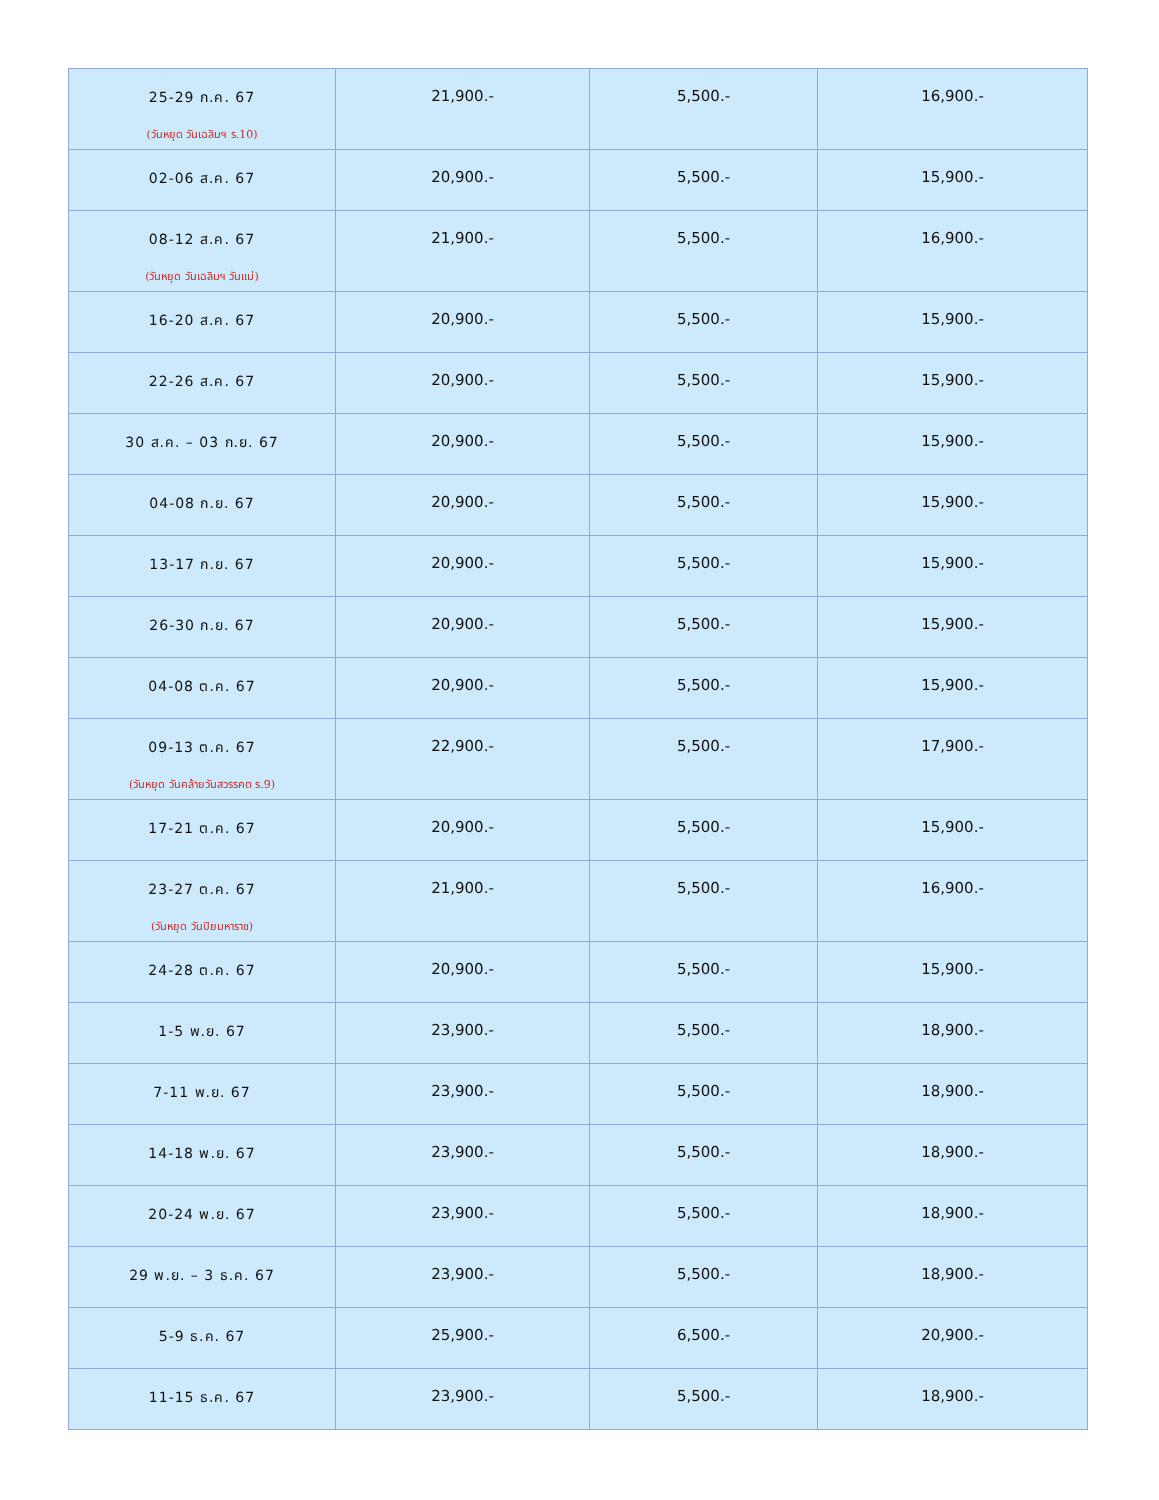| 25-29 ก.ค. 67 (วันหยุด วันเฉลิมฯ ร.10) | 21,900.- | 5,500.- | 16,900.- |
| 02-06 ส.ค. 67 | 20,900.- | 5,500.- | 15,900.- |
| 08-12 ส.ค. 67 (วันหยุด วันเฉลิมฯ วันแม่) | 21,900.- | 5,500.- | 16,900.- |
| 16-20 ส.ค. 67 | 20,900.- | 5,500.- | 15,900.- |
| 22-26 ส.ค. 67 | 20,900.- | 5,500.- | 15,900.- |
| 30 ส.ค. – 03 ก.ย. 67 | 20,900.- | 5,500.- | 15,900.- |
| 04-08 ก.ย. 67 | 20,900.- | 5,500.- | 15,900.- |
| 13-17 ก.ย. 67 | 20,900.- | 5,500.- | 15,900.- |
| 26-30 ก.ย. 67 | 20,900.- | 5,500.- | 15,900.- |
| 04-08 ต.ค. 67 | 20,900.- | 5,500.- | 15,900.- |
| 09-13 ต.ค. 67 (วันหยุด วันคล้ายวันสวรรคต ร.9) | 22,900.- | 5,500.- | 17,900.- |
| 17-21 ต.ค. 67 | 20,900.- | 5,500.- | 15,900.- |
| 23-27 ต.ค. 67 (วันหยุด วันปิยมหาราช) | 21,900.- | 5,500.- | 16,900.- |
| 24-28 ต.ค. 67 | 20,900.- | 5,500.- | 15,900.- |
| 1-5 พ.ย. 67 | 23,900.- | 5,500.- | 18,900.- |
| 7-11 พ.ย. 67 | 23,900.- | 5,500.- | 18,900.- |
| 14-18 พ.ย. 67 | 23,900.- | 5,500.- | 18,900.- |
| 20-24 พ.ย. 67 | 23,900.- | 5,500.- | 18,900.- |
| 29 พ.ย. – 3 ธ.ค. 67 | 23,900.- | 5,500.- | 18,900.- |
| 5-9 ธ.ค. 67 | 25,900.- | 6,500.- | 20,900.- |
| 11-15 ธ.ค. 67 | 23,900.- | 5,500.- | 18,900.- |